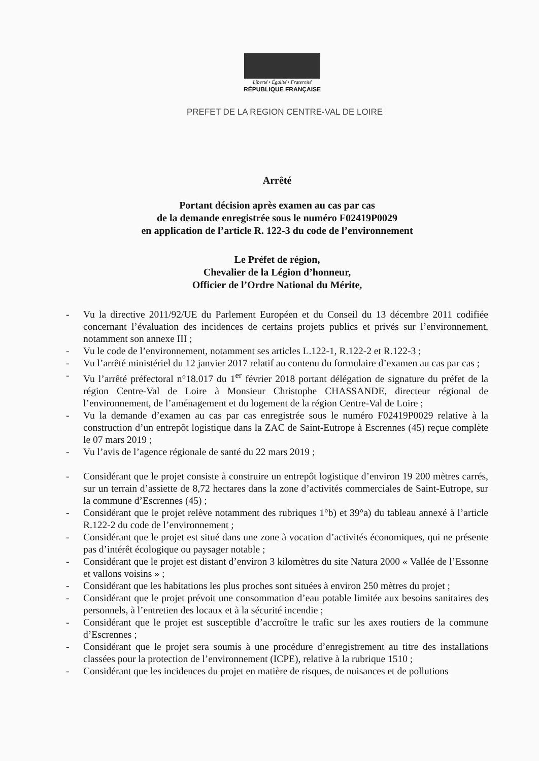Liberté • Égalité • Fraternité
RÉPUBLIQUE FRANÇAISE
PREFET DE LA REGION CENTRE-VAL DE LOIRE
Arrêté
Portant décision après examen au cas par cas
de la demande enregistrée sous le numéro F02419P0029
en application de l’article R. 122-3 du code de l’environnement
Le Préfet de région,
Chevalier de la Légion d’honneur,
Officier de l’Ordre National du Mérite,
- Vu la directive 2011/92/UE du Parlement Européen et du Conseil du 13 décembre 2011 codifiée concernant l’évaluation des incidences de certains projets publics et privés sur l’environnement, notamment son annexe III ;
- Vu le code de l’environnement, notamment ses articles L.122-1, R.122-2 et R.122-3 ;
- Vu l’arrêté ministériel du 12 janvier 2017 relatif au contenu du formulaire d’examen au cas par cas ;
- Vu l’arrêté préfectoral n°18.017 du 1<sup>er</sup> février 2018 portant délégation de signature du préfet de la région Centre-Val de Loire à Monsieur Christophe CHASSANDE, directeur régional de l’environnement, de l’aménagement et du logement de la région Centre-Val de Loire ;
- Vu la demande d’examen au cas par cas enregistrée sous le numéro F02419P0029 relative à la construction d’un entrepôt logistique dans la ZAC de Saint-Eutrope à Escrennes (45) reçue complète le 07 mars 2019 ;
- Vu l’avis de l’agence régionale de santé du 22 mars 2019 ;
- Considérant que le projet consiste à construire un entrepôt logistique d’environ 19 200 mètres carrés, sur un terrain d’assiette de 8,72 hectares dans la zone d’activités commerciales de Saint-Eutrope, sur la commune d’Escrennes (45) ;
- Considérant que le projet relève notamment des rubriques 1°b) et 39°a) du tableau annexé à l’article R.122-2 du code de l’environnement ;
- Considérant que le projet est situé dans une zone à vocation d’activités économiques, qui ne présente pas d’intérêt écologique ou paysager notable ;
- Considérant que le projet est distant d’environ 3 kilomètres du site Natura 2000 « Vallée de l’Essonne et vallons voisins » ;
- Considérant que les habitations les plus proches sont situées à environ 250 mètres du projet ;
- Considérant que le projet prévoit une consommation d’eau potable limitée aux besoins sanitaires des personnels, à l’entretien des locaux et à la sécurité incendie ;
- Considérant que le projet est susceptible d’accroître le trafic sur les axes routiers de la commune d’Escrennes ;
- Considérant que le projet sera soumis à une procédure d’enregistrement au titre des installations classées pour la protection de l’environnement (ICPE), relative à la rubrique 1510 ;
- Considérant que les incidences du projet en matière de risques, de nuisances et de pollutions